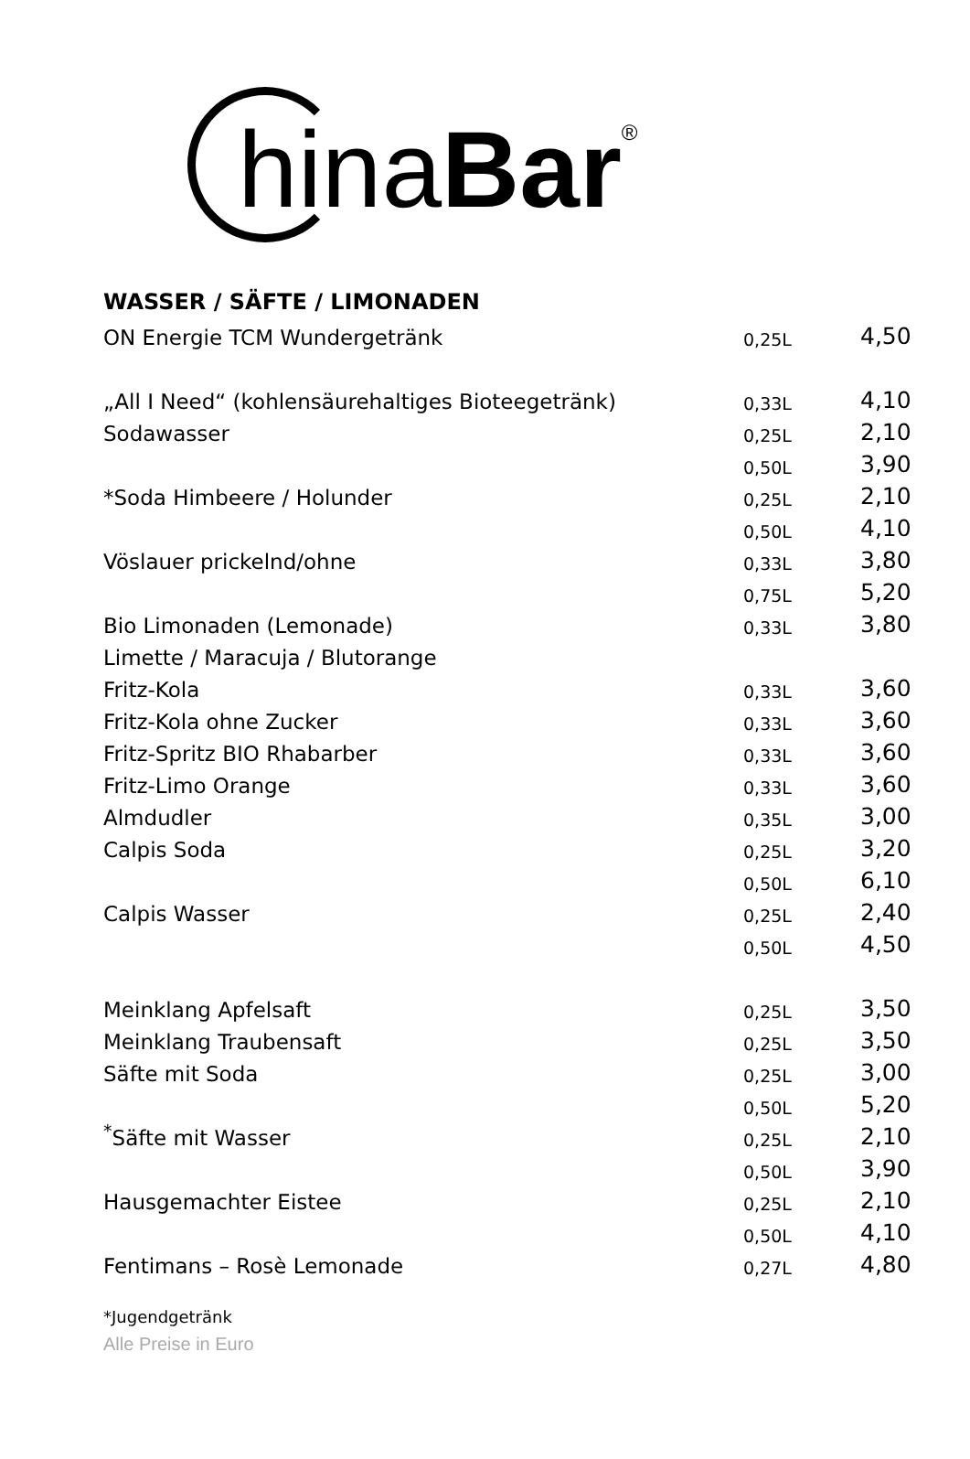hinaBar<sup>®</sup>
WASSER / SÄFTE / LIMONADEN
| ON Energie TCM Wundergetränk | 0,25L | 4,50 |
| „All I Need“ (kohlensäurehaltiges Bioteegetränk) | 0,33L | 4,10 |
| Sodawasser | 0,25L | 2,10 |
| | 0,50L | 3,90 |
| *Soda Himbeere / Holunder | 0,25L | 2,10 |
| | 0,50L | 4,10 |
| Vöslauer prickelnd/ohne | 0,33L | 3,80 |
| | 0,75L | 5,20 |
| Bio Limonaden (Lemonade) | 0,33L | 3,80 |
| Limette / Maracuja / Blutorange | | |
| Fritz-Kola | 0,33L | 3,60 |
| Fritz-Kola ohne Zucker | 0,33L | 3,60 |
| Fritz-Spritz BIO Rhabarber | 0,33L | 3,60 |
| Fritz-Limo Orange | 0,33L | 3,60 |
| Almdudler | 0,35L | 3,00 |
| Calpis Soda | 0,25L | 3,20 |
| | 0,50L | 6,10 |
| Calpis Wasser | 0,25L | 2,40 |
| | 0,50L | 4,50 |
| Meinklang Apfelsaft | 0,25L | 3,50 |
| Meinklang Traubensaft | 0,25L | 3,50 |
| Säfte mit Soda | 0,25L | 3,00 |
| | 0,50L | 5,20 |
| <sup>*</sup> Säfte mit Wasser | 0,25L | 2,10 |
| | 0,50L | 3,90 |
| Hausgemachter Eistee | 0,25L | 2,10 |
| | 0,50L | 4,10 |
| Fentimans – Rosè Lemonade | 0,27L | 4,80 |
*Jugendgetränk
Alle Preise in Euro